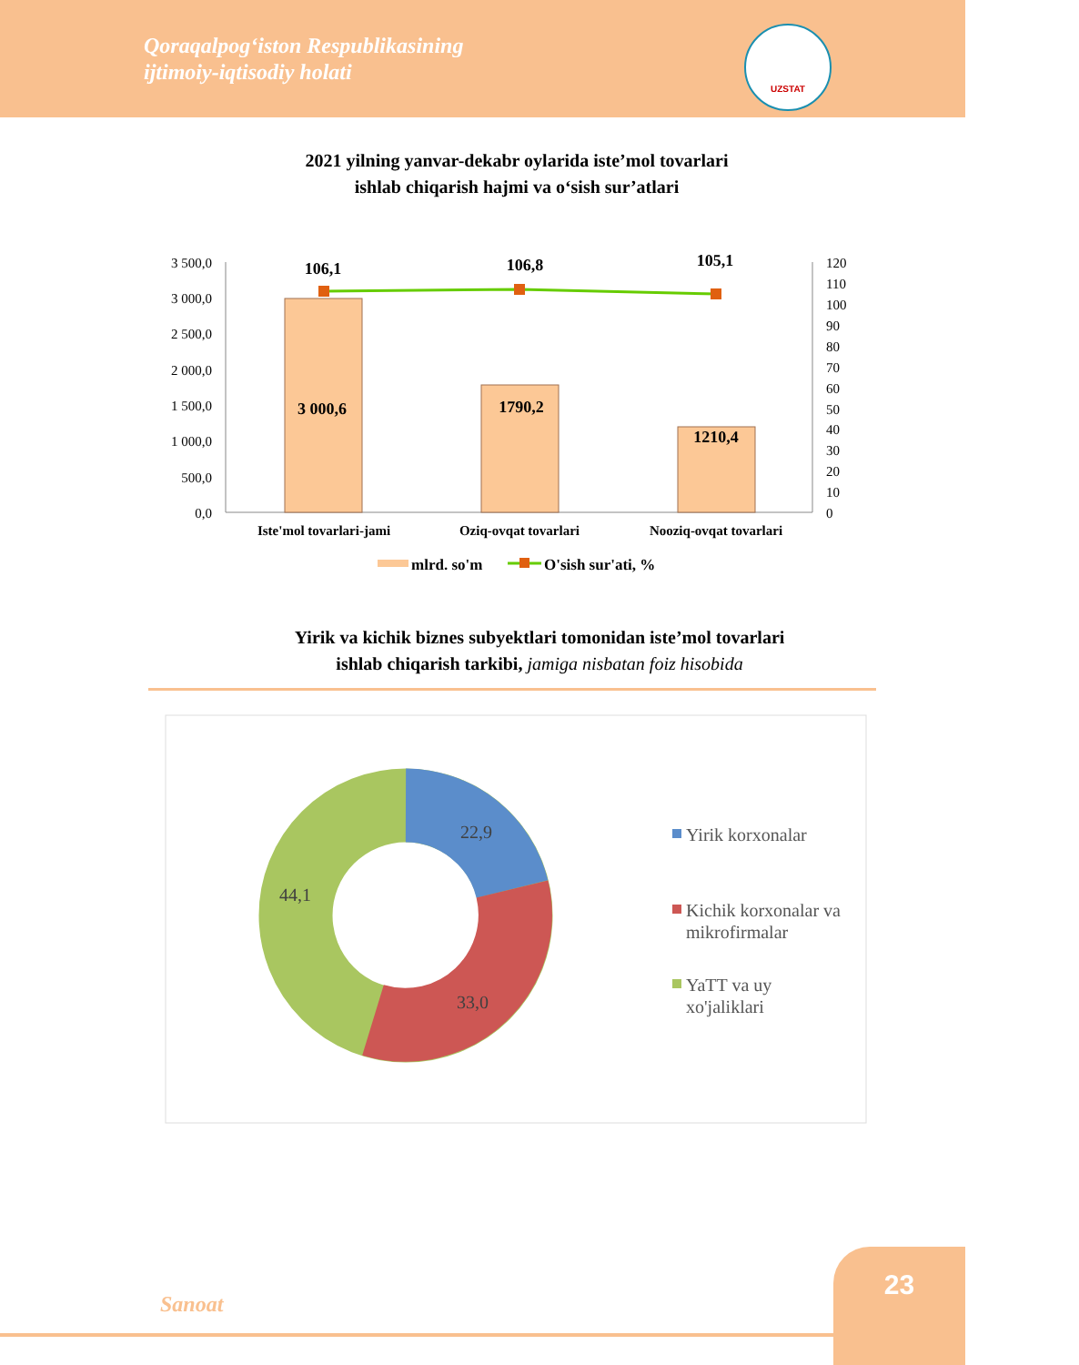Qoraqalpog‘iston Respublikasining
ijtimoiy-iqtisodiy holati
UZSTAT
2021 yilning yanvar-dekabr oylarida iste’mol tovarlari
ishlab chiqarish hajmi va o‘sish sur’atlari
3 500,0
3 000,0
2 500,0
2 000,0
1 500,0
1 000,0
500,0
0,0
120
110
100
90
80
70
60
50
40
30
20
10
0
106,1
106,8
105,1
3 000,6
1790,2
1210,4
Iste'mol tovarlari-jami
Oziq-ovqat tovarlari
Nooziq-ovqat tovarlari
mlrd. so'm
O'sish sur'ati, %
22,9
33,0
44,1
Yirik korxonalar
Kichik korxonalar va
mikrofirmalar
YaTT va uy
xo'jaliklari
Yirik va kichik biznes subyektlari tomonidan iste’mol tovarlari
ishlab chiqarish tarkibi, jamiga nisbatan foiz hisobida
Sanoat
23